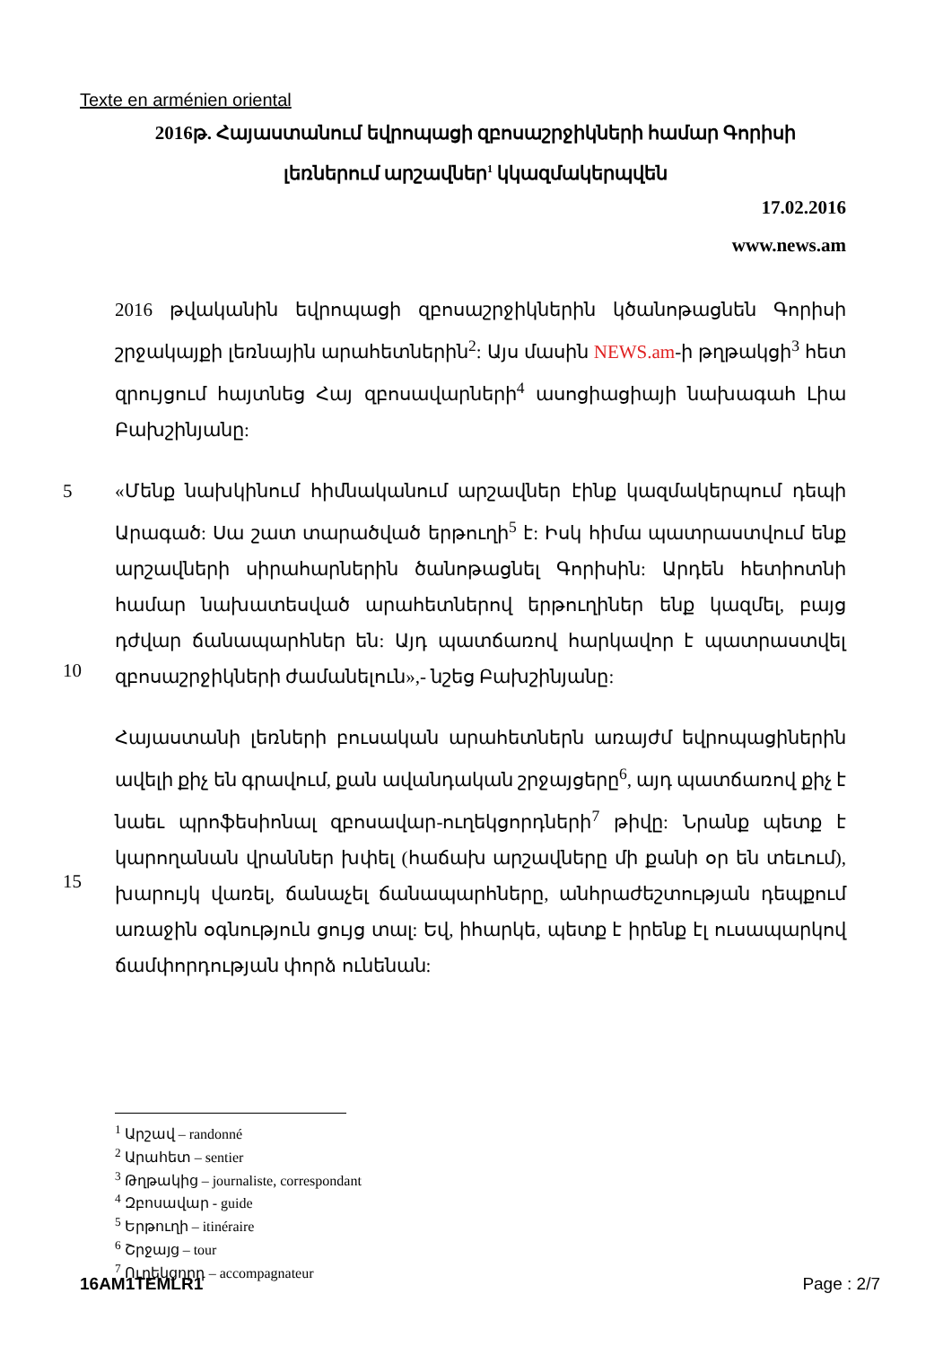Texte en arménien oriental
2016թ. Հայաստանում եվրոպացի զբոսաշրջիկների համար Գորիսի լեռներում արշավներ<sup>1</sup> կկազմակերպվեն
17.02.2016
www.news.am
2016 թվականին եվրոպացի զբոսաշրջիկներին կծանոթացնեն Գորիսի շրջակայքի լեռնային արահետներին<sup>2</sup>: Այս մասին NEWS.am-ի թղթակցի<sup>3</sup> հետ զրույցում հայտնեց Հայ զբոսավարների<sup>4</sup> ասոցիացիայի նախագահ Լիա Բախշինյանը:
5
10
«Մենք նախկինում հիմնականում արշավներ էինք կազմակերպում դեպի Արագած: Սա շատ տարածված երթուղի<sup>5</sup> է: Իսկ հիմա պատրաստվում ենք արշավների սիրահարներին ծանոթացնել Գորիսին: Արդեն հետիոտնի համար նախատեսված արահետներով երթուղիներ ենք կազմել, բայց դժվար ճանապարհներ են: Այդ պատճառով հարկավոր է պատրաստվել զբոսաշրջիկների ժամանելուն»,- նշեց Բախշինյանը:
15 Հայաստանի լեռների բուսական արահետներն առայժմ եվրոպացիներին ավելի քիչ են գրավում, քան ավանդական շրջայցերը<sup>6</sup>, այդ պատճառով քիչ է նաեւ պրոֆեսիոնալ զբոսավար-ուղեկցորդների<sup>7</sup> թիվը: Նրանք պետք է կարողանան վրաններ խփել (հաճախ արշավները մի քանի օր են տեւում), խարույկ վառել, ճանաչել ճանապարհները, անհրաժեշտության դեպքում առաջին օգնություն ցույց տալ: Եվ, իհարկե, պետք է իրենք էլ ուսապարկով ճամփորդության փորձ ունենան:
<sup>1</sup> Արշավ – randonné
<sup>2</sup> Արահետ – sentier
<sup>3</sup> Թղթակից – journaliste, correspondant
<sup>4</sup> Զբոսավար - guide
<sup>5</sup> Երթուղի – itinéraire
<sup>6</sup> Շրջայց – tour
<sup>7</sup> Ուղեկցորդ – accompagnateur
16AM1TEMLR1 Page : 2/7